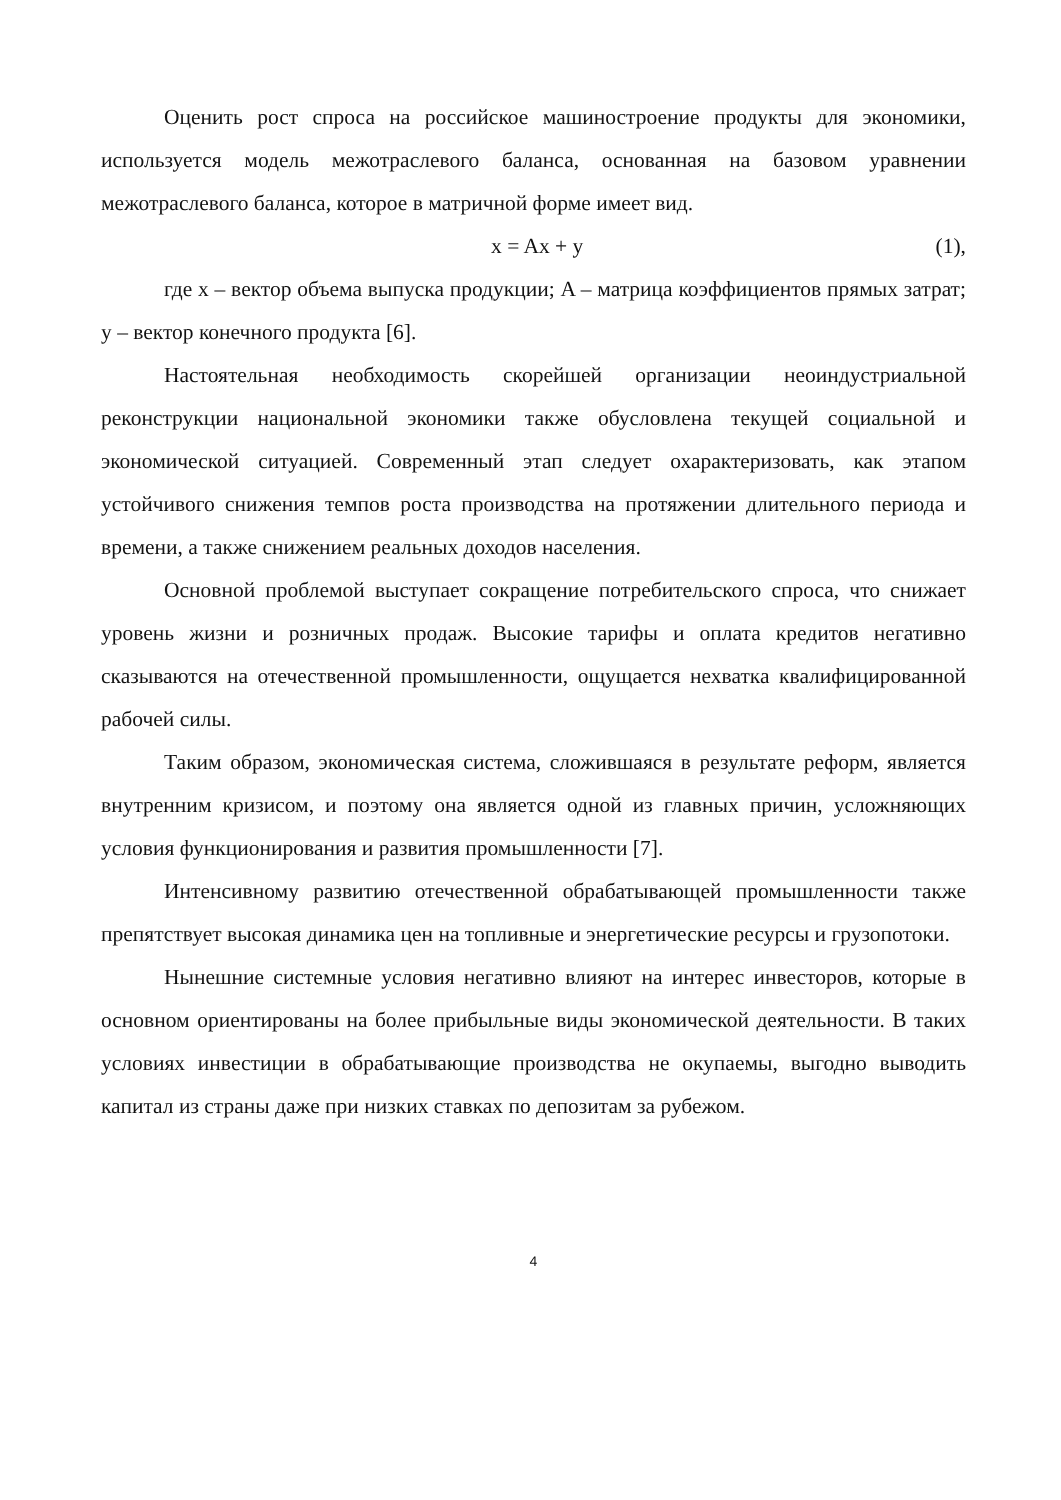Оценить рост спроса на российское машиностроение продукты для экономики, используется модель межотраслевого баланса, основанная на базовом уравнении межотраслевого баланса, которое в матричной форме имеет вид.
x = Ax + y (1),
где x – вектор объема выпуска продукции; A – матрица коэффициентов прямых затрат; y – вектор конечного продукта [6].
Настоятельная необходимость скорейшей организации неоиндустриальной реконструкции национальной экономики также обусловлена текущей социальной и экономической ситуацией. Современный этап следует охарактеризовать, как этапом устойчивого снижения темпов роста производства на протяжении длительного периода и времени, а также снижением реальных доходов населения.
Основной проблемой выступает сокращение потребительского спроса, что снижает уровень жизни и розничных продаж. Высокие тарифы и оплата кредитов негативно сказываются на отечественной промышленности, ощущается нехватка квалифицированной рабочей силы.
Таким образом, экономическая система, сложившаяся в результате реформ, является внутренним кризисом, и поэтому она является одной из главных причин, усложняющих условия функционирования и развития промышленности [7].
Интенсивному развитию отечественной обрабатывающей промышленности также препятствует высокая динамика цен на топливные и энергетические ресурсы и грузопотоки.
Нынешние системные условия негативно влияют на интерес инвесторов, которые в основном ориентированы на более прибыльные виды экономической деятельности. В таких условиях инвестиции в обрабатывающие производства не окупаемы, выгодно выводить капитал из страны даже при низких ставках по депозитам за рубежом.
4